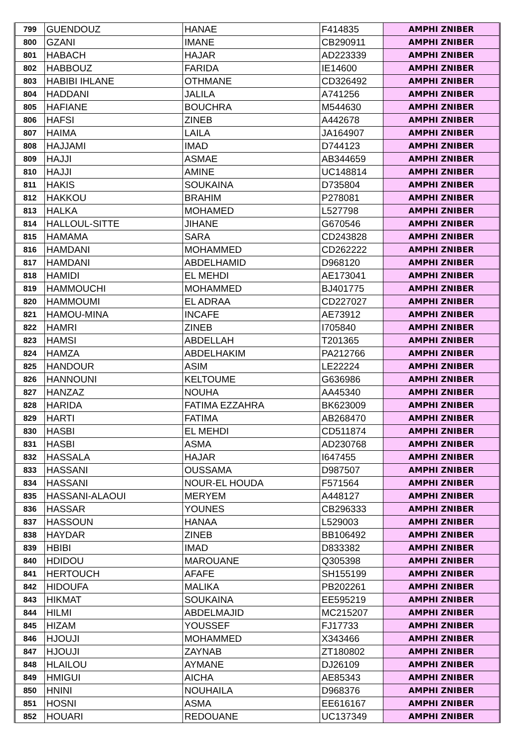| 799 | GUENDOUZ | HANAE | F414835 | AMPHI ZNIBER |
| 800 | GZANI | IMANE | CB290911 | AMPHI ZNIBER |
| 801 | HABACH | HAJAR | AD223339 | AMPHI ZNIBER |
| 802 | HABBOUZ | FARIDA | IE14600 | AMPHI ZNIBER |
| 803 | HABIBI IHLANE | OTHMANE | CD326492 | AMPHI ZNIBER |
| 804 | HADDANI | JALILA | A741256 | AMPHI ZNIBER |
| 805 | HAFIANE | BOUCHRA | M544630 | AMPHI ZNIBER |
| 806 | HAFSI | ZINEB | A442678 | AMPHI ZNIBER |
| 807 | HAIMA | LAILA | JA164907 | AMPHI ZNIBER |
| 808 | HAJJAMI | IMAD | D744123 | AMPHI ZNIBER |
| 809 | HAJJI | ASMAE | AB344659 | AMPHI ZNIBER |
| 810 | HAJJI | AMINE | UC148814 | AMPHI ZNIBER |
| 811 | HAKIS | SOUKAINA | D735804 | AMPHI ZNIBER |
| 812 | HAKKOU | BRAHIM | P278081 | AMPHI ZNIBER |
| 813 | HALKA | MOHAMED | L527798 | AMPHI ZNIBER |
| 814 | HALLOUL-SITTE | JIHANE | G670546 | AMPHI ZNIBER |
| 815 | HAMAMA | SARA | CD243828 | AMPHI ZNIBER |
| 816 | HAMDANI | MOHAMMED | CD262222 | AMPHI ZNIBER |
| 817 | HAMDANI | ABDELHAMID | D968120 | AMPHI ZNIBER |
| 818 | HAMIDI | EL MEHDI | AE173041 | AMPHI ZNIBER |
| 819 | HAMMOUCHI | MOHAMMED | BJ401775 | AMPHI ZNIBER |
| 820 | HAMMOUMI | EL ADRAA | CD227027 | AMPHI ZNIBER |
| 821 | HAMOU-MINA | INCAFE | AE73912 | AMPHI ZNIBER |
| 822 | HAMRI | ZINEB | I705840 | AMPHI ZNIBER |
| 823 | HAMSI | ABDELLAH | T201365 | AMPHI ZNIBER |
| 824 | HAMZA | ABDELHAKIM | PA212766 | AMPHI ZNIBER |
| 825 | HANDOUR | ASIM | LE22224 | AMPHI ZNIBER |
| 826 | HANNOUNI | KELTOUME | G636986 | AMPHI ZNIBER |
| 827 | HANZAZ | NOUHA | AA45340 | AMPHI ZNIBER |
| 828 | HARIDA | FATIMA EZZAHRA | BK623009 | AMPHI ZNIBER |
| 829 | HARTI | FATIMA | AB268470 | AMPHI ZNIBER |
| 830 | HASBI | EL MEHDI | CD511874 | AMPHI ZNIBER |
| 831 | HASBI | ASMA | AD230768 | AMPHI ZNIBER |
| 832 | HASSALA | HAJAR | I647455 | AMPHI ZNIBER |
| 833 | HASSANI | OUSSAMA | D987507 | AMPHI ZNIBER |
| 834 | HASSANI | NOUR-EL HOUDA | F571564 | AMPHI ZNIBER |
| 835 | HASSANI-ALAOUI | MERYEM | A448127 | AMPHI ZNIBER |
| 836 | HASSAR | YOUNES | CB296333 | AMPHI ZNIBER |
| 837 | HASSOUN | HANAA | L529003 | AMPHI ZNIBER |
| 838 | HAYDAR | ZINEB | BB106492 | AMPHI ZNIBER |
| 839 | HBIBI | IMAD | D833382 | AMPHI ZNIBER |
| 840 | HDIDOU | MAROUANE | Q305398 | AMPHI ZNIBER |
| 841 | HERTOUCH | AFAFE | SH155199 | AMPHI ZNIBER |
| 842 | HIDOUFA | MALIKA | PB202261 | AMPHI ZNIBER |
| 843 | HIKMAT | SOUKAINA | EE595219 | AMPHI ZNIBER |
| 844 | HILMI | ABDELMAJID | MC215207 | AMPHI ZNIBER |
| 845 | HIZAM | YOUSSEF | FJ17733 | AMPHI ZNIBER |
| 846 | HJOUJI | MOHAMMED | X343466 | AMPHI ZNIBER |
| 847 | HJOUJI | ZAYNAB | ZT180802 | AMPHI ZNIBER |
| 848 | HLAILOU | AYMANE | DJ26109 | AMPHI ZNIBER |
| 849 | HMIGUI | AICHA | AE85343 | AMPHI ZNIBER |
| 850 | HNINI | NOUHAILA | D968376 | AMPHI ZNIBER |
| 851 | HOSNI | ASMA | EE616167 | AMPHI ZNIBER |
| 852 | HOUARI | REDOUANE | UC137349 | AMPHI ZNIBER |